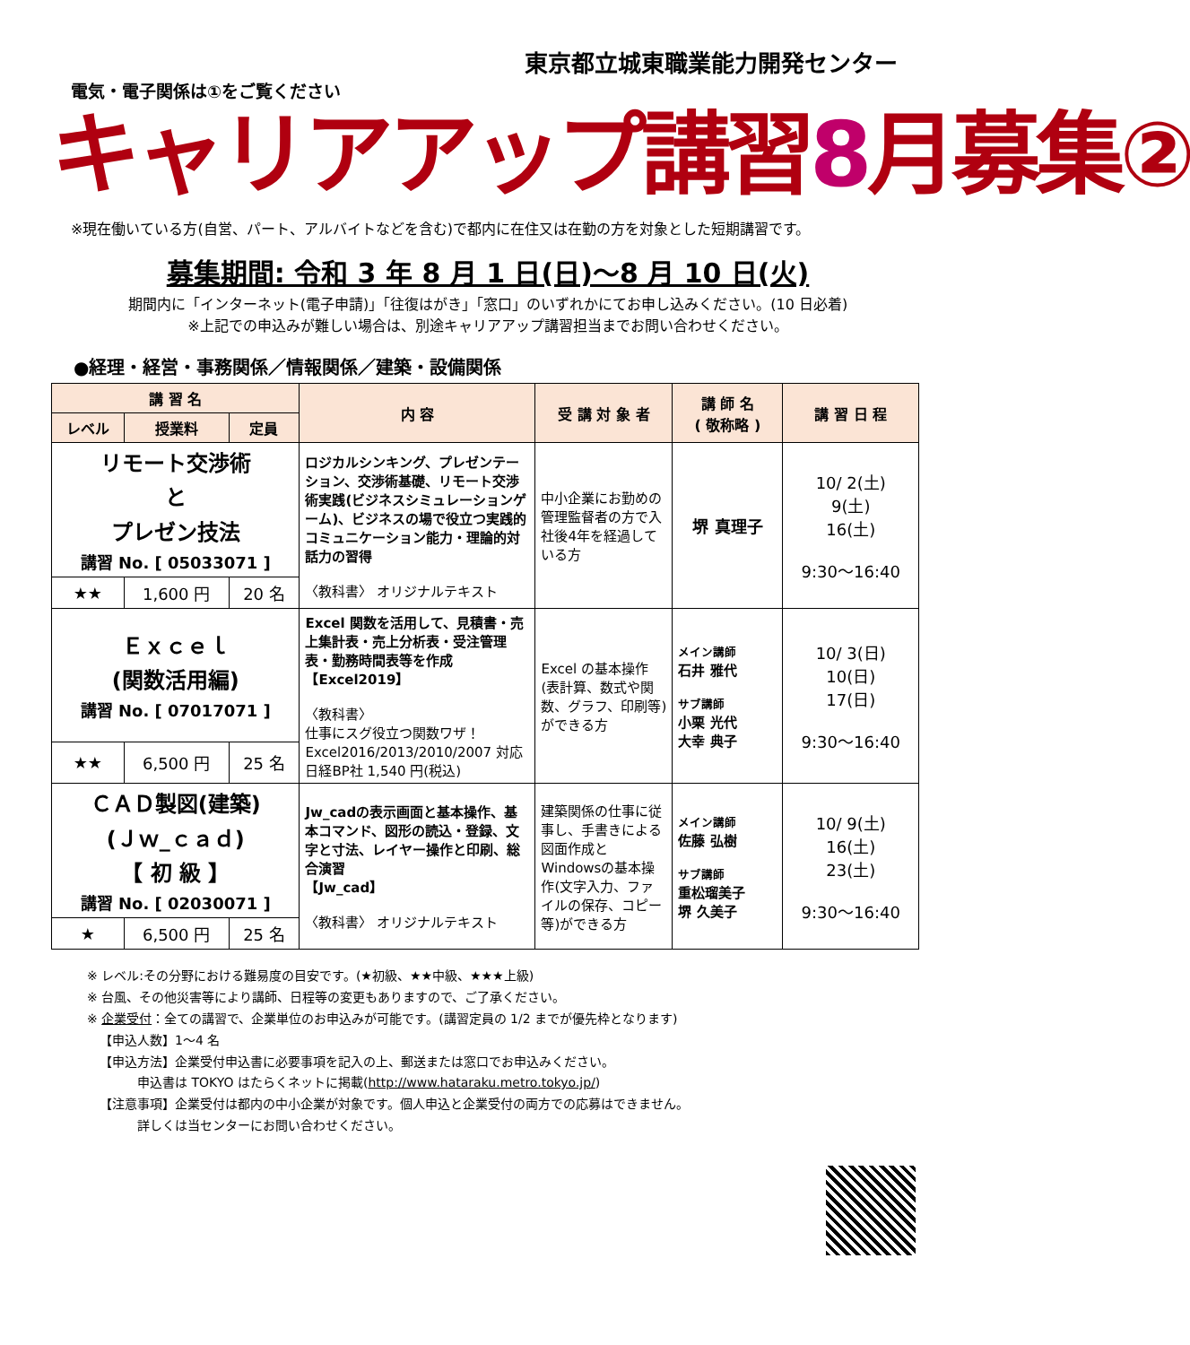東京都立城東職業能力開発センター
電気・電子関係は①をご覧ください
キャリアアップ講習8月募集②
※現在働いている方(自営、パート、アルバイトなどを含む)で都内に在住又は在勤の方を対象とした短期講習です。
募集期間: 令和 3 年 8 月 1 日(日)～8 月 10 日(火)
期間内に「インターネット(電子申請)」「往復はがき」「窓口」のいずれかにてお申し込みください。(10 日必着)
※上記での申込みが難しい場合は、別途キャリアアップ講習担当までお問い合わせください。
●経理・経営・事務関係／情報関係／建築・設備関係
| 講 習 名 | | | 内 容 | 受 講 対 象 者 | 講 師 名 ( 敬称略 ) | 講 習 日 程 |
| --- | --- | --- | --- | --- | --- | --- |
| レベル | 授業料 | 定員 | | | | |
| リモート交渉術 と プレゼン技法 講習 No. [ 05033071 ] | | | ロジカルシンキング、プレゼンテーション、交渉術基礎、リモート交渉術実践(ビジネスシミュレーションゲーム)、ビジネスの場で役立つ実践的コミュニケーション能力・理論的対話力の習得 〈教科書〉 オリジナルテキスト | 中小企業にお勤めの管理監督者の方で入社後4年を経過している方 | 堺 真理子 | 10/ 2(土) 9(土) 16(土) 9:30～16:40 |
| ★★ | 1,600 円 | 20 名 | | | | |
| Ｅｘｃｅｌ (関数活用編) 講習 No. [ 07017071 ] | | | Excel 関数を活用して、見積書・売上集計表・売上分析表・受注管理表・勤務時間表等を作成 【Excel2019】 〈教科書〉 仕事にスグ役立つ関数ワザ！ Excel2016/2013/2010/2007 対応 日経BP社 1,540 円(税込) | Excel の基本操作(表計算、数式や関数、グラフ、印刷等)ができる方 | メイン講師 石井 雅代 サブ講師 小栗 光代 大幸 典子 | 10/ 3(日) 10(日) 17(日) 9:30～16:40 |
| ★★ | 6,500 円 | 25 名 | | | | |
| ＣＡＤ製図(建築) (Ｊｗ_ｃａｄ) 【 初 級 】 講習 No. [ 02030071 ] | | | Jw_cadの表示画面と基本操作、基本コマンド、図形の読込・登録、文字と寸法、レイヤー操作と印刷、総合演習 【Jw_cad】 〈教科書〉 オリジナルテキスト | 建築関係の仕事に従事し、手書きによる図面作成とWindowsの基本操作(文字入力、ファイルの保存、コピー等)ができる方 | メイン講師 佐藤 弘樹 サブ講師 重松瑠美子 堺 久美子 | 10/ 9(土) 16(土) 23(土) 9:30～16:40 |
| ★ | 6,500 円 | 25 名 | | | | |
※ レベル:その分野における難易度の目安です。(★初級、★★中級、★★★上級)
※ 台風、その他災害等により講師、日程等の変更もありますので、ご了承ください。
※ 企業受付：全ての講習で、企業単位のお申込みが可能です。(講習定員の 1/2 までが優先枠となります)
 【申込人数】1～4 名
 【申込方法】企業受付申込書に必要事項を記入の上、郵送または窓口でお申込みください。
    申込書は TOKYO はたらくネットに掲載(http://www.hataraku.metro.tokyo.jp/)
 【注意事項】企業受付は都内の中小企業が対象です。個人申込と企業受付の両方での応募はできません。
    詳しくは当センターにお問い合わせください。